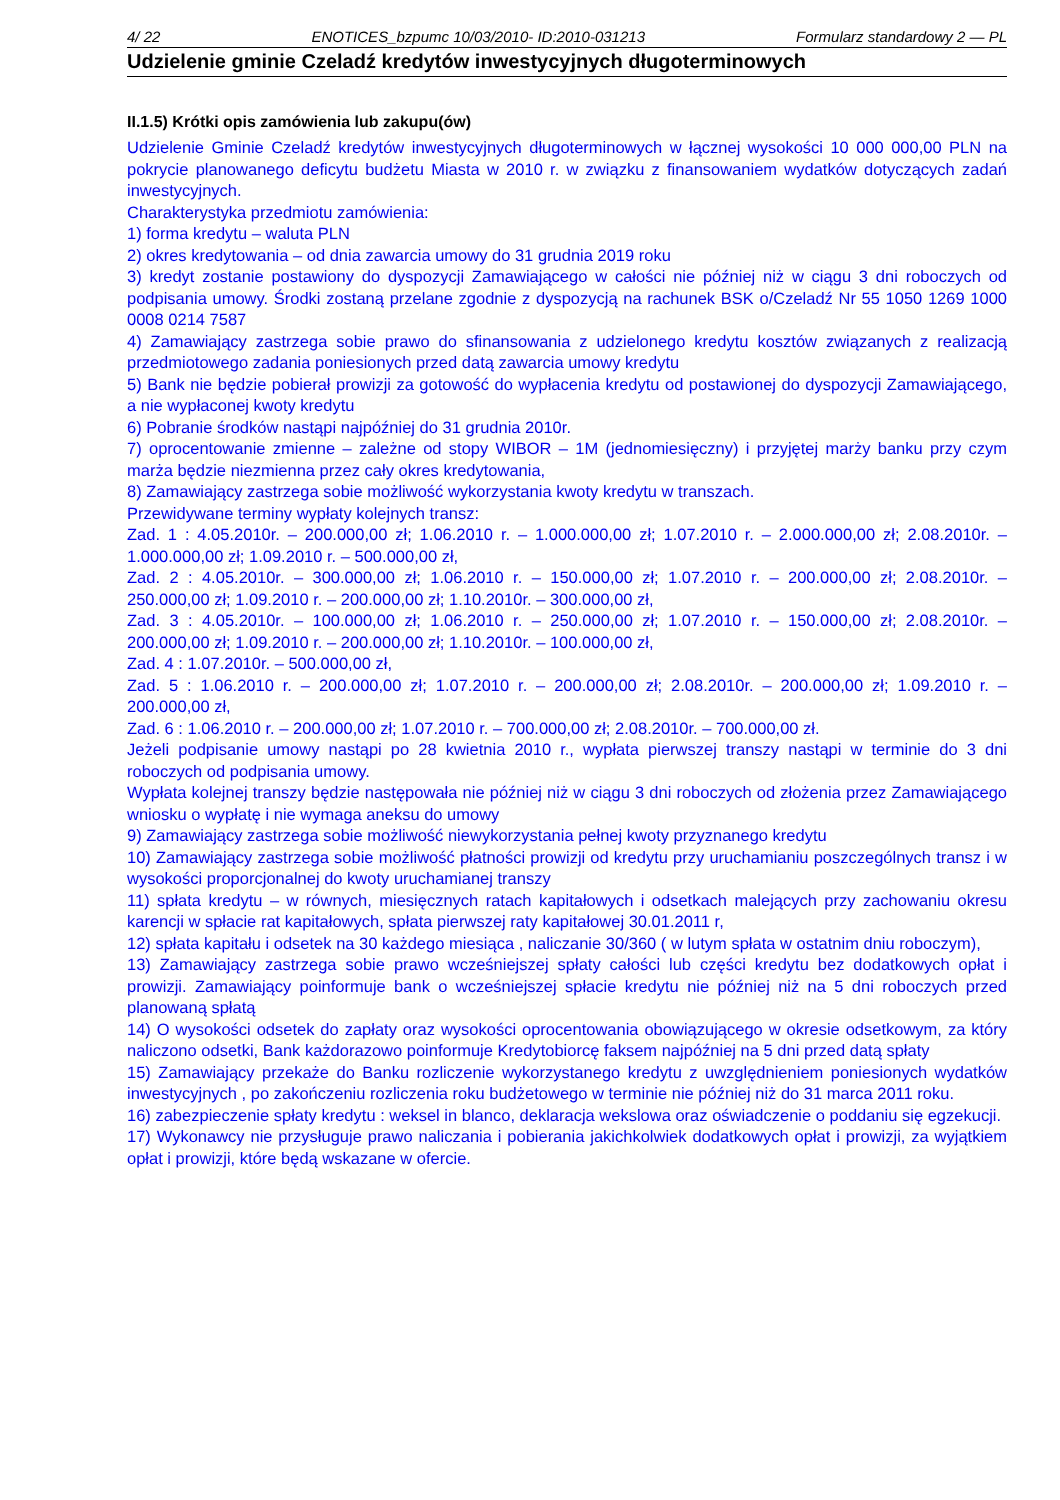4/ 22 ENOTICES_bzpumc 10/03/2010- ID:2010-031213 Formularz standardowy 2 — PL
Udzielenie gminie Czeladź kredytów inwestycyjnych długoterminowych
II.1.5) Krótki opis zamówienia lub zakupu(ów)
Udzielenie Gminie Czeladź kredytów inwestycyjnych długoterminowych w łącznej wysokości 10 000 000,00 PLN na pokrycie planowanego deficytu budżetu Miasta w 2010 r. w związku z finansowaniem wydatków dotyczących zadań inwestycyjnych.
Charakterystyka przedmiotu zamówienia:
1) forma kredytu – waluta PLN
2) okres kredytowania – od dnia zawarcia umowy do 31 grudnia 2019 roku
3) kredyt zostanie postawiony do dyspozycji Zamawiającego w całości nie później niż w ciągu 3 dni roboczych od podpisania umowy. Środki zostaną przelane zgodnie z dyspozycją na rachunek BSK o/Czeladź Nr 55 1050 1269 1000 0008 0214 7587
4) Zamawiający zastrzega sobie prawo do sfinansowania z udzielonego kredytu kosztów związanych z realizacją przedmiotowego zadania poniesionych przed datą zawarcia umowy kredytu
5) Bank nie będzie pobierał prowizji za gotowość do wypłacenia kredytu od postawionej do dyspozycji Zamawiającego, a nie wypłaconej kwoty kredytu
6) Pobranie środków nastąpi najpóźniej do 31 grudnia 2010r.
7) oprocentowanie zmienne – zależne od stopy WIBOR – 1M (jednomiesięczny) i przyjętej marży banku przy czym marża będzie niezmienna przez cały okres kredytowania,
8) Zamawiający zastrzega sobie możliwość wykorzystania kwoty kredytu w transzach.
Przewidywane terminy wypłaty kolejnych transz:
Zad. 1 : 4.05.2010r. – 200.000,00 zł; 1.06.2010 r. – 1.000.000,00 zł; 1.07.2010 r. – 2.000.000,00 zł; 2.08.2010r. – 1.000.000,00 zł; 1.09.2010 r. – 500.000,00 zł,
Zad. 2 : 4.05.2010r. – 300.000,00 zł; 1.06.2010 r. – 150.000,00 zł; 1.07.2010 r. – 200.000,00 zł; 2.08.2010r. – 250.000,00 zł; 1.09.2010 r. – 200.000,00 zł; 1.10.2010r. – 300.000,00 zł,
Zad. 3 : 4.05.2010r. – 100.000,00 zł; 1.06.2010 r. – 250.000,00 zł; 1.07.2010 r. – 150.000,00 zł; 2.08.2010r. – 200.000,00 zł; 1.09.2010 r. – 200.000,00 zł; 1.10.2010r. – 100.000,00 zł,
Zad. 4 : 1.07.2010r. – 500.000,00 zł,
Zad. 5 : 1.06.2010 r. – 200.000,00 zł; 1.07.2010 r. – 200.000,00 zł; 2.08.2010r. – 200.000,00 zł; 1.09.2010 r. – 200.000,00 zł,
Zad. 6 : 1.06.2010 r. – 200.000,00 zł; 1.07.2010 r. – 700.000,00 zł; 2.08.2010r. – 700.000,00 zł.
Jeżeli podpisanie umowy nastąpi po 28 kwietnia 2010 r., wypłata pierwszej transzy nastąpi w terminie do 3 dni roboczych od podpisania umowy.
Wypłata kolejnej transzy będzie następowała nie później niż w ciągu 3 dni roboczych od złożenia przez Zamawiającego wniosku o wypłatę i nie wymaga aneksu do umowy
9) Zamawiający zastrzega sobie możliwość niewykorzystania pełnej kwoty przyznanego kredytu
10) Zamawiający zastrzega sobie możliwość płatności prowizji od kredytu przy uruchamianiu poszczególnych transz i w wysokości proporcjonalnej do kwoty uruchamianej transzy
11) spłata kredytu – w równych, miesięcznych ratach kapitałowych i odsetkach malejących przy zachowaniu okresu karencji w spłacie rat kapitałowych, spłata pierwszej raty kapitałowej 30.01.2011 r,
12) spłata kapitału i odsetek na 30 każdego miesiąca , naliczanie 30/360 ( w lutym spłata w ostatnim dniu roboczym),
13) Zamawiający zastrzega sobie prawo wcześniejszej spłaty całości lub części kredytu bez dodatkowych opłat i prowizji. Zamawiający poinformuje bank o wcześniejszej spłacie kredytu nie później niż na 5 dni roboczych przed planowaną spłatą
14) O wysokości odsetek do zapłaty oraz wysokości oprocentowania obowiązującego w okresie odsetkowym, za który naliczono odsetki, Bank każdorazowo poinformuje Kredytobiorcę faksem najpóźniej na 5 dni przed datą spłaty
15) Zamawiający przekaże do Banku rozliczenie wykorzystanego kredytu z uwzględnieniem poniesionych wydatków inwestycyjnych , po zakończeniu rozliczenia roku budżetowego w terminie nie później niż do 31 marca 2011 roku.
16) zabezpieczenie spłaty kredytu : weksel in blanco, deklaracja wekslowa oraz oświadczenie o poddaniu się egzekucji.
17) Wykonawcy nie przysługuje prawo naliczania i pobierania jakichkolwiek dodatkowych opłat i prowizji, za wyjątkiem opłat i prowizji, które będą wskazane w ofercie.